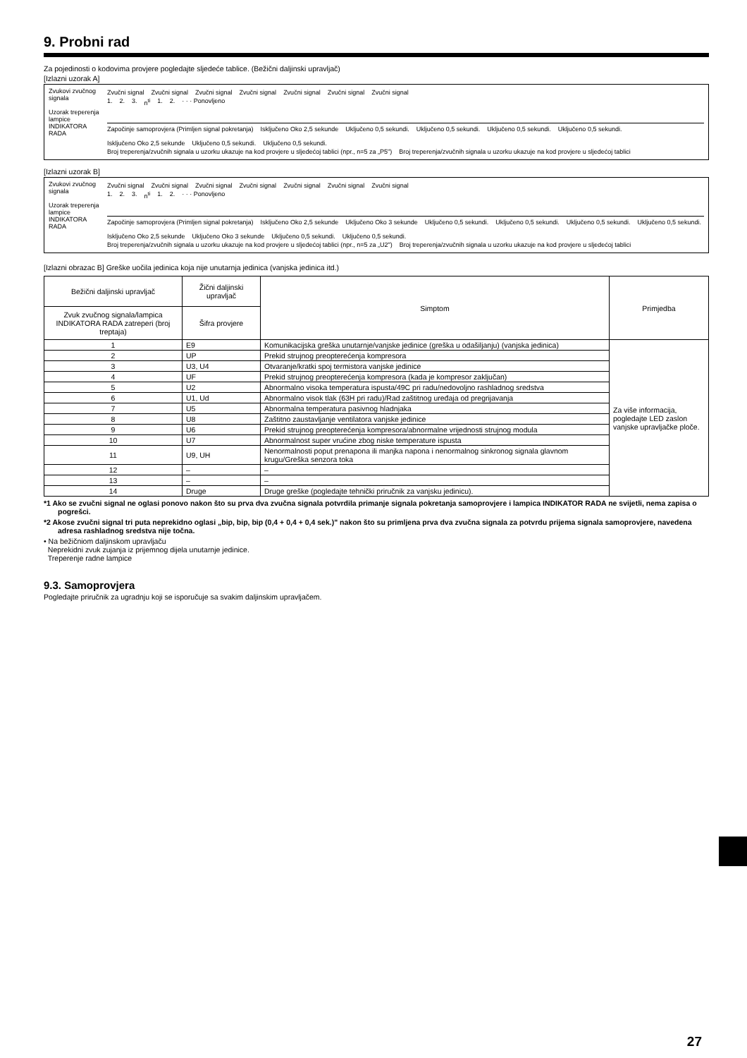9. Probni rad
Za pojedinosti o kodovima provjere pogledajte sljedeće tablice. (Bežični daljinski upravljač)
[Izlazni uzorak A]
Zvukovi zvučnog signala
Uzorak treperenja lampice INDIKATORA RADA
Zvučni signal Zvučni signal Zvučni signal Zvučni signal Zvučni signal Zvučni signal Zvučni signal
1. 2. 3. n<sup>ti</sup> 1. 2. · · · Ponovljeno
Započinje samoprovjera (Primljen signal pokretanja) Isključeno Oko 2,5 sekunde Uključeno 0,5 sekundi. Uključeno 0,5 sekundi. Uključeno 0,5 sekundi. Uključeno 0,5 sekundi. Isključeno Oko 2,5 sekunde Uključeno 0,5 sekundi. Uključeno 0,5 sekundi.
Broj treperenja/zvučnih signala u uzorku ukazuje na kod provjere u sljedećoj tablici (npr., n=5 za „P5") Broj treperenja/zvučnih signala u uzorku ukazuje na kod provjere u sljedećoj tablici
[Izlazni uzorak B]
Zvukovi zvučnog signala
Uzorak treperenja lampice INDIKATORA RADA
Zvučni signal Zvučni signal Zvučni signal Zvučni signal Zvučni signal Zvučni signal Zvučni signal
1. 2. 3. n<sup>ti</sup> 1. 2. · · · Ponovljeno
Započinje samoprovjera (Primljen signal pokretanja) Isključeno Oko 2,5 sekunde Uključeno Oko 3 sekunde Uključeno 0,5 sekundi. Uključeno 0,5 sekundi. Uključeno 0,5 sekundi. Uključeno 0,5 sekundi. Isključeno Oko 2,5 sekunde Uključeno Oko 3 sekunde Uključeno 0,5 sekundi. Uključeno 0,5 sekundi.
Broj treperenja/zvučnih signala u uzorku ukazuje na kod provjere u sljedećoj tablici (npr., n=5 za „U2") Broj treperenja/zvučnih signala u uzorku ukazuje na kod provjere u sljedećoj tablici
[Izlazni obrazac B] Greške uočila jedinica koja nije unutarnja jedinica (vanjska jedinica itd.)
| Bežični daljinski upravljač | Žični daljinski upravljač | Simptom | Primjedba |
| --- | --- | --- | --- |
| Zvuk zvučnog signala/lampica INDIKATORA RADA zatreperi (broj treptaja) | Šifra provjere | | |
| 1 | E9 | Komunikacijska greška unutarnje/vanjske jedinice (greška u odašiljanju) (vanjska jedinica) | Za više informacija, pogledajte LED zaslon vanjske upravljačke ploče. |
| 2 | UP | Prekid strujnog preopterećenja kompresora | |
| 3 | U3, U4 | Otvaranje/kratki spoj termistora vanjske jedinice | |
| 4 | UF | Prekid strujnog preopterećenja kompresora (kada je kompresor zaključan) | |
| 5 | U2 | Abnormalno visoka temperatura ispusta/49C pri radu/nedovoljno rashladnog sredstva | |
| 6 | U1, Ud | Abnormalno visok tlak (63H pri radu)/Rad zaštitnog uređaja od pregrijavanja | |
| 7 | U5 | Abnormalna temperatura pasivnog hladnjaka | |
| 8 | U8 | Zaštitno zaustavljanje ventilatora vanjske jedinice | |
| 9 | U6 | Prekid strujnog preopterećenja kompresora/abnormalne vrijednosti strujnog modula | |
| 10 | U7 | Abnormalnost super vrućine zbog niske temperature ispusta | |
| 11 | U9, UH | Nenormalnosti poput prenapona ili manjka napona i nenormalnog sinkronog signala glavnom krugu/Greška senzora toka | |
| 12 | – | – | |
| 13 | – | – | |
| 14 | Druge | Druge greške (pogledajte tehnički priručnik za vanjsku jedinicu). | |
*1 Ako se zvučni signal ne oglasi ponovo nakon što su prva dva zvučna signala potvrdila primanje signala pokretanja samoprovjere i lampica INDIKATOR RADA ne svijetli, nema zapisa o pogrešci.
*2 Akose zvučni signal tri puta neprekidno oglasi „bip, bip, bip (0,4 + 0,4 + 0,4 sek.)" nakon što su primljena prva dva zvučna signala za potvrdu prijema signala samoprovjere, navedena adresa rashladnog sredstva nije točna.
• Na bežičniom daljinskom upravljaču
Neprekidni zvuk zujanja iz prijemnog dijela unutarnje jedinice.
Treperenje radne lampice
9.3. Samoprovjera
Pogledajte priručnik za ugradnju koji se isporučuje sa svakim daljinskim upravljačem.
27